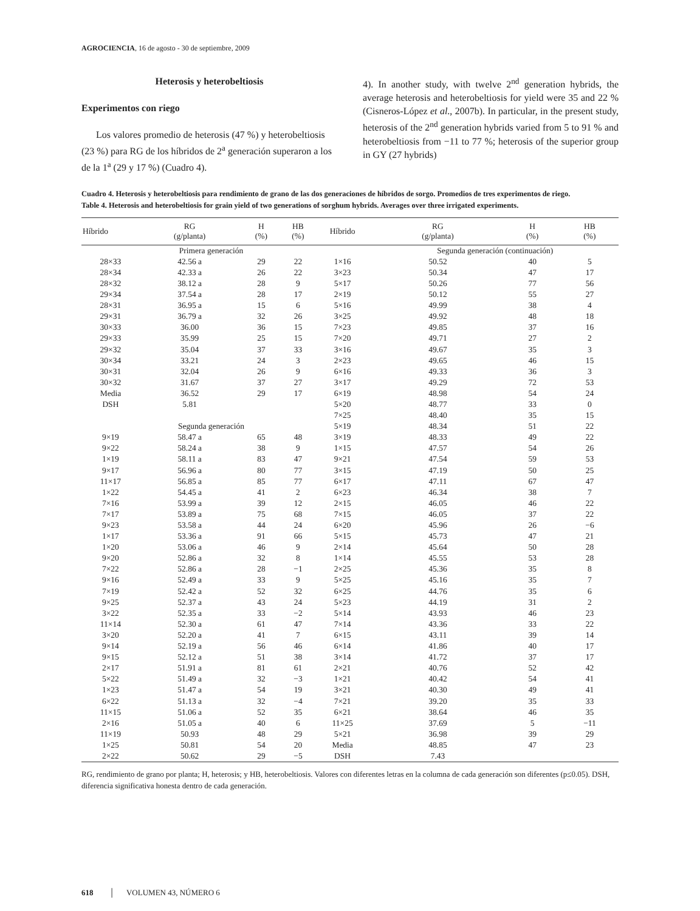AGROCIENCIA, 16 de agosto - 30 de septiembre, 2009
Heterosis y heterobeltiosis
Experimentos con riego
Los valores promedio de heterosis (47 %) y heterobeltiosis (23 %) para RG de los híbridos de 2<sup>a</sup> generación superaron a los de la 1<sup>a</sup> (29 y 17 %) (Cuadro 4).
4). In another study, with twelve 2<sup>nd</sup> generation hybrids, the average heterosis and heterobeltiosis for yield were 35 and 22 % (Cisneros-López et al., 2007b). In particular, in the present study, heterosis of the 2<sup>nd</sup> generation hybrids varied from 5 to 91 % and heterobeltiosis from −11 to 77 %; heterosis of the superior group in GY (27 hybrids)
Cuadro 4. Heterosis y heterobeltiosis para rendimiento de grano de las dos generaciones de híbridos de sorgo. Promedios de tres experimentos de riego.
Table 4. Heterosis and heterobeltiosis for grain yield of two generations of sorghum hybrids. Averages over three irrigated experiments.
| Híbrido | RG (g/planta) | H (%) | HB (%) | Híbrido | RG (g/planta) | H (%) | HB (%) |
| --- | --- | --- | --- | --- | --- | --- | --- |
| | Primera generación | | | | Segunda generación (continuación) | | |
| 28×33 | 42.56 a | 29 | 22 | 1×16 | 50.52 | 40 | 5 |
| 28×34 | 42.33 a | 26 | 22 | 3×23 | 50.34 | 47 | 17 |
| 28×32 | 38.12 a | 28 | 9 | 5×17 | 50.26 | 77 | 56 |
| 29×34 | 37.54 a | 28 | 17 | 2×19 | 50.12 | 55 | 27 |
| 28×31 | 36.95 a | 15 | 6 | 5×16 | 49.99 | 38 | 4 |
| 29×31 | 36.79 a | 32 | 26 | 3×25 | 49.92 | 48 | 18 |
| 30×33 | 36.00 | 36 | 15 | 7×23 | 49.85 | 37 | 16 |
| 29×33 | 35.99 | 25 | 15 | 7×20 | 49.71 | 27 | 2 |
| 29×32 | 35.04 | 37 | 33 | 3×16 | 49.67 | 35 | 3 |
| 30×34 | 33.21 | 24 | 3 | 2×23 | 49.65 | 46 | 15 |
| 30×31 | 32.04 | 26 | 9 | 6×16 | 49.33 | 36 | 3 |
| 30×32 | 31.67 | 37 | 27 | 3×17 | 49.29 | 72 | 53 |
| Media | 36.52 | 29 | 17 | 6×19 | 48.98 | 54 | 24 |
| DSH | 5.81 | | | 5×20 | 48.77 | 33 | 0 |
| | | | | 7×25 | 48.40 | 35 | 15 |
| | Segunda generación | | | 5×19 | 48.34 | 51 | 22 |
| 9×19 | 58.47 a | 65 | 48 | 3×19 | 48.33 | 49 | 22 |
| 9×22 | 58.24 a | 38 | 9 | 1×15 | 47.57 | 54 | 26 |
| 1×19 | 58.11 a | 83 | 47 | 9×21 | 47.54 | 59 | 53 |
| 9×17 | 56.96 a | 80 | 77 | 3×15 | 47.19 | 50 | 25 |
| 11×17 | 56.85 a | 85 | 77 | 6×17 | 47.11 | 67 | 47 |
| 1×22 | 54.45 a | 41 | 2 | 6×23 | 46.34 | 38 | 7 |
| 7×16 | 53.99 a | 39 | 12 | 2×15 | 46.05 | 46 | 22 |
| 7×17 | 53.89 a | 75 | 68 | 7×15 | 46.05 | 37 | 22 |
| 9×23 | 53.58 a | 44 | 24 | 6×20 | 45.96 | 26 | −6 |
| 1×17 | 53.36 a | 91 | 66 | 5×15 | 45.73 | 47 | 21 |
| 1×20 | 53.06 a | 46 | 9 | 2×14 | 45.64 | 50 | 28 |
| 9×20 | 52.86 a | 32 | 8 | 1×14 | 45.55 | 53 | 28 |
| 7×22 | 52.86 a | 28 | −1 | 2×25 | 45.36 | 35 | 8 |
| 9×16 | 52.49 a | 33 | 9 | 5×25 | 45.16 | 35 | 7 |
| 7×19 | 52.42 a | 52 | 32 | 6×25 | 44.76 | 35 | 6 |
| 9×25 | 52.37 a | 43 | 24 | 5×23 | 44.19 | 31 | 2 |
| 3×22 | 52.35 a | 33 | −2 | 5×14 | 43.93 | 46 | 23 |
| 11×14 | 52.30 a | 61 | 47 | 7×14 | 43.36 | 33 | 22 |
| 3×20 | 52.20 a | 41 | 7 | 6×15 | 43.11 | 39 | 14 |
| 9×14 | 52.19 a | 56 | 46 | 6×14 | 41.86 | 40 | 17 |
| 9×15 | 52.12 a | 51 | 38 | 3×14 | 41.72 | 37 | 17 |
| 2×17 | 51.91 a | 81 | 61 | 2×21 | 40.76 | 52 | 42 |
| 5×22 | 51.49 a | 32 | −3 | 1×21 | 40.42 | 54 | 41 |
| 1×23 | 51.47 a | 54 | 19 | 3×21 | 40.30 | 49 | 41 |
| 6×22 | 51.13 a | 32 | −4 | 7×21 | 39.20 | 35 | 33 |
| 11×15 | 51.06 a | 52 | 35 | 6×21 | 38.64 | 46 | 35 |
| 2×16 | 51.05 a | 40 | 6 | 11×25 | 37.69 | 5 | −11 |
| 11×19 | 50.93 | 48 | 29 | 5×21 | 36.98 | 39 | 29 |
| 1×25 | 50.81 | 54 | 20 | Media | 48.85 | 47 | 23 |
| 2×22 | 50.62 | 29 | −5 | DSH | 7.43 | | |
RG, rendimiento de grano por planta; H, heterosis; y HB, heterobeltiosis. Valores con diferentes letras en la columna de cada generación son diferentes (p≤0.05). DSH, diferencia significativa honesta dentro de cada generación.
618 │ VOLUMEN 43, NÚMERO 6